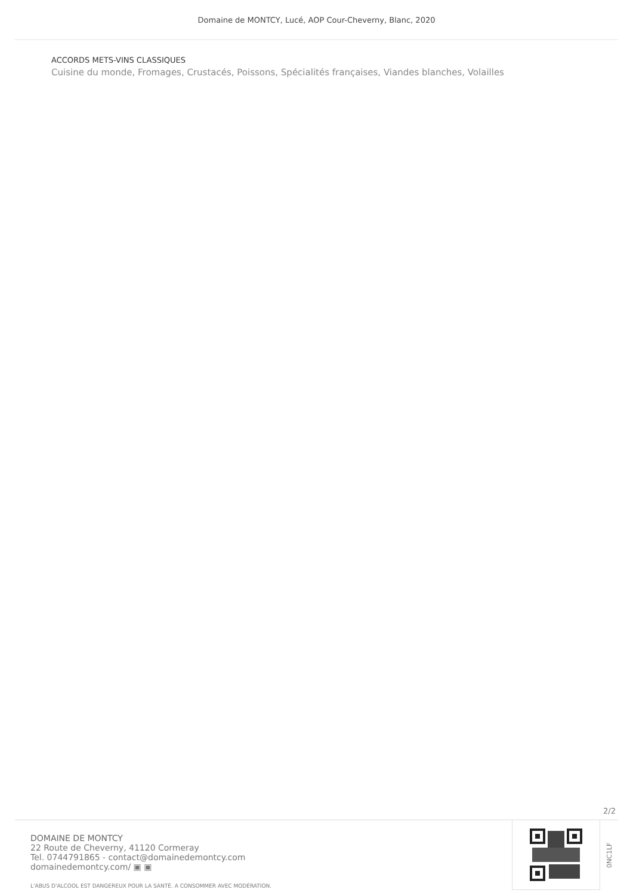Domaine de MONTCY, Lucé, AOP Cour-Cheverny, Blanc, 2020
ACCORDS METS-VINS CLASSIQUES
Cuisine du monde, Fromages, Crustacés, Poissons, Spécialités françaises, Viandes blanches, Volailles
2/2
DOMAINE DE MONTCY
22 Route de Cheverny, 41120 Cormeray
Tel. 0744791865 - contact@domainedemontcy.com
domainedemontcy.com/ ▣ ▣
L'ABUS D'ALCOOL EST DANGEREUX POUR LA SANTÉ. A CONSOMMER AVEC MODÉRATION.
0NC1LF